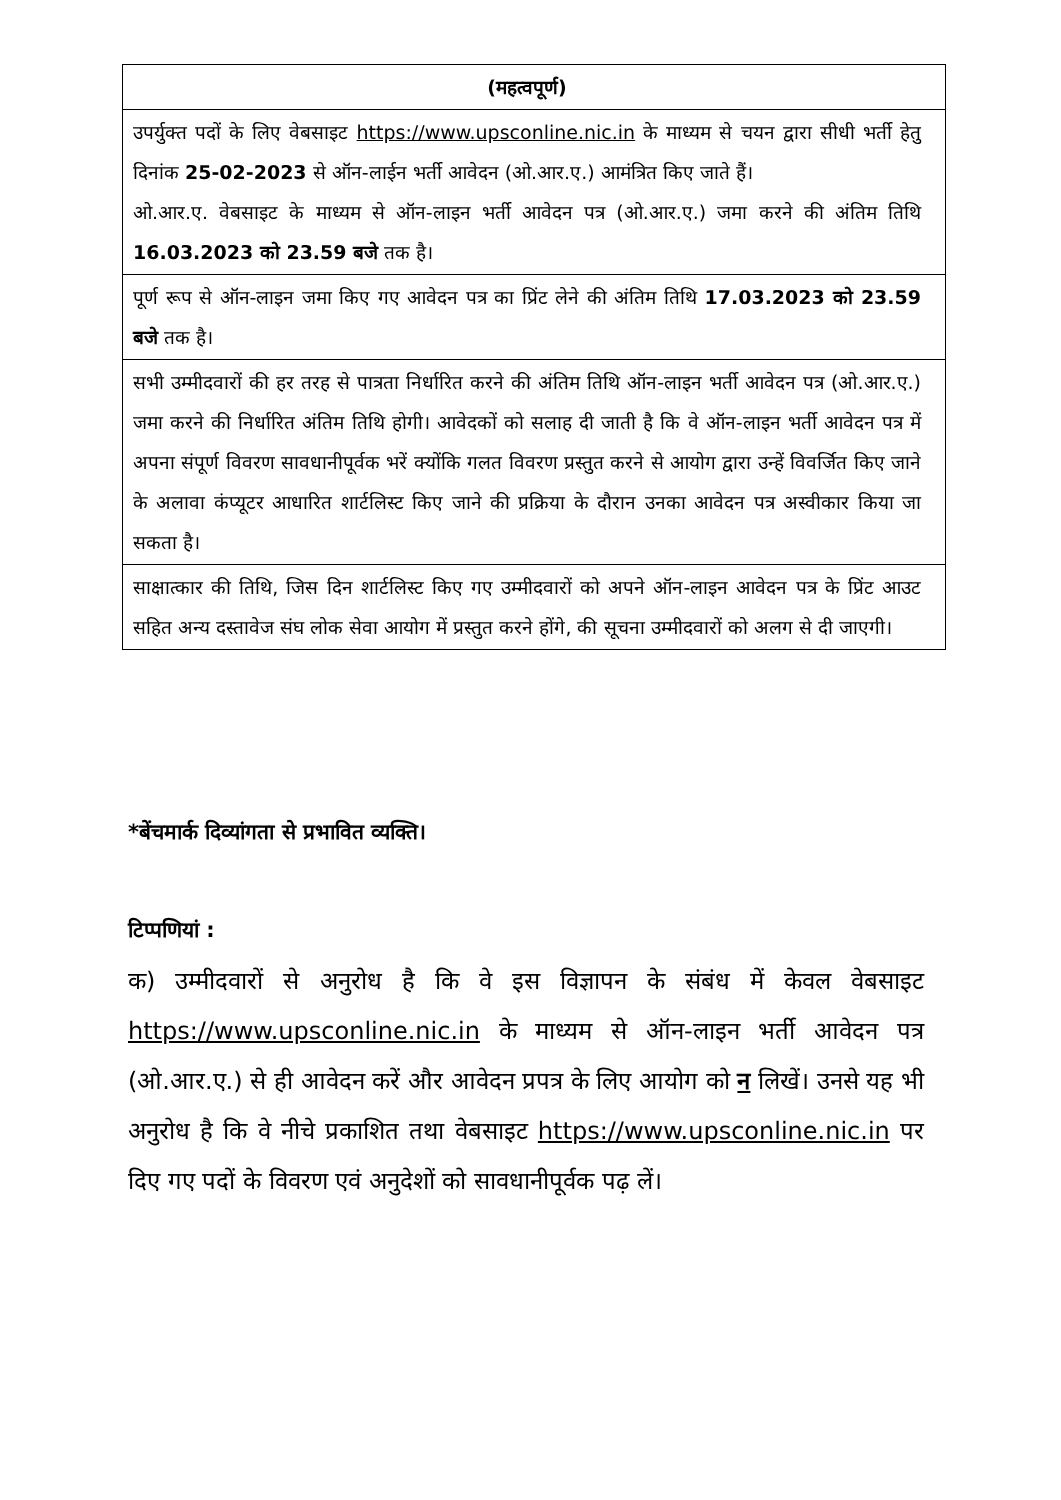| (महत्वपूर्ण) |
| --- |
| उपर्युक्त पदों के लिए वेबसाइट https://www.upsconline.nic.in के माध्यम से चयन द्वारा सीधी भर्ती हेतु दिनांक 25-02-2023 से ऑन-लाईन भर्ती आवेदन (ओ.आर.ए.) आमंत्रित किए जाते हैं। ओ.आर.ए. वेबसाइट के माध्यम से ऑन-लाइन भर्ती आवेदन पत्र (ओ.आर.ए.) जमा करने की अंतिम तिथि 16.03.2023 को 23.59 बजे तक है। |
| पूर्ण रूप से ऑन-लाइन जमा किए गए आवेदन पत्र का प्रिंट लेने की अंतिम तिथि 17.03.2023 को 23.59 बजे तक है। |
| सभी उम्मीदवारों की हर तरह से पात्रता निर्धारित करने की अंतिम तिथि ऑन-लाइन भर्ती आवेदन पत्र (ओ.आर.ए.) जमा करने की निर्धारित अंतिम तिथि होगी। आवेदकों को सलाह दी जाती है कि वे ऑन-लाइन भर्ती आवेदन पत्र में अपना संपूर्ण विवरण सावधानीपूर्वक भरें क्योंकि गलत विवरण प्रस्तुत करने से आयोग द्वारा उन्हें विवर्जित किए जाने के अलावा कंप्यूटर आधारित शार्टलिस्ट किए जाने की प्रक्रिया के दौरान उनका आवेदन पत्र अस्वीकार किया जा सकता है। |
| साक्षात्कार की तिथि, जिस दिन शार्टलिस्ट किए गए उम्मीदवारों को अपने ऑन-लाइन आवेदन पत्र के प्रिंट आउट सहित अन्य दस्तावेज संघ लोक सेवा आयोग में प्रस्तुत करने होंगे, की सूचना उम्मीदवारों को अलग से दी जाएगी। |
*बेंचमार्क दिव्यांगता से प्रभावित व्यक्ति।
टिप्पणियां :
क) उम्मीदवारों से अनुरोध है कि वे इस विज्ञापन के संबंध में केवल वेबसाइट https://www.upsconline.nic.in के माध्यम से ऑन-लाइन भर्ती आवेदन पत्र (ओ.आर.ए.) से ही आवेदन करें और आवेदन प्रपत्र के लिए आयोग को न लिखें। उनसे यह भी अनुरोध है कि वे नीचे प्रकाशित तथा वेबसाइट https://www.upsconline.nic.in पर दिए गए पदों के विवरण एवं अनुदेशों को सावधानीपूर्वक पढ़ लें।